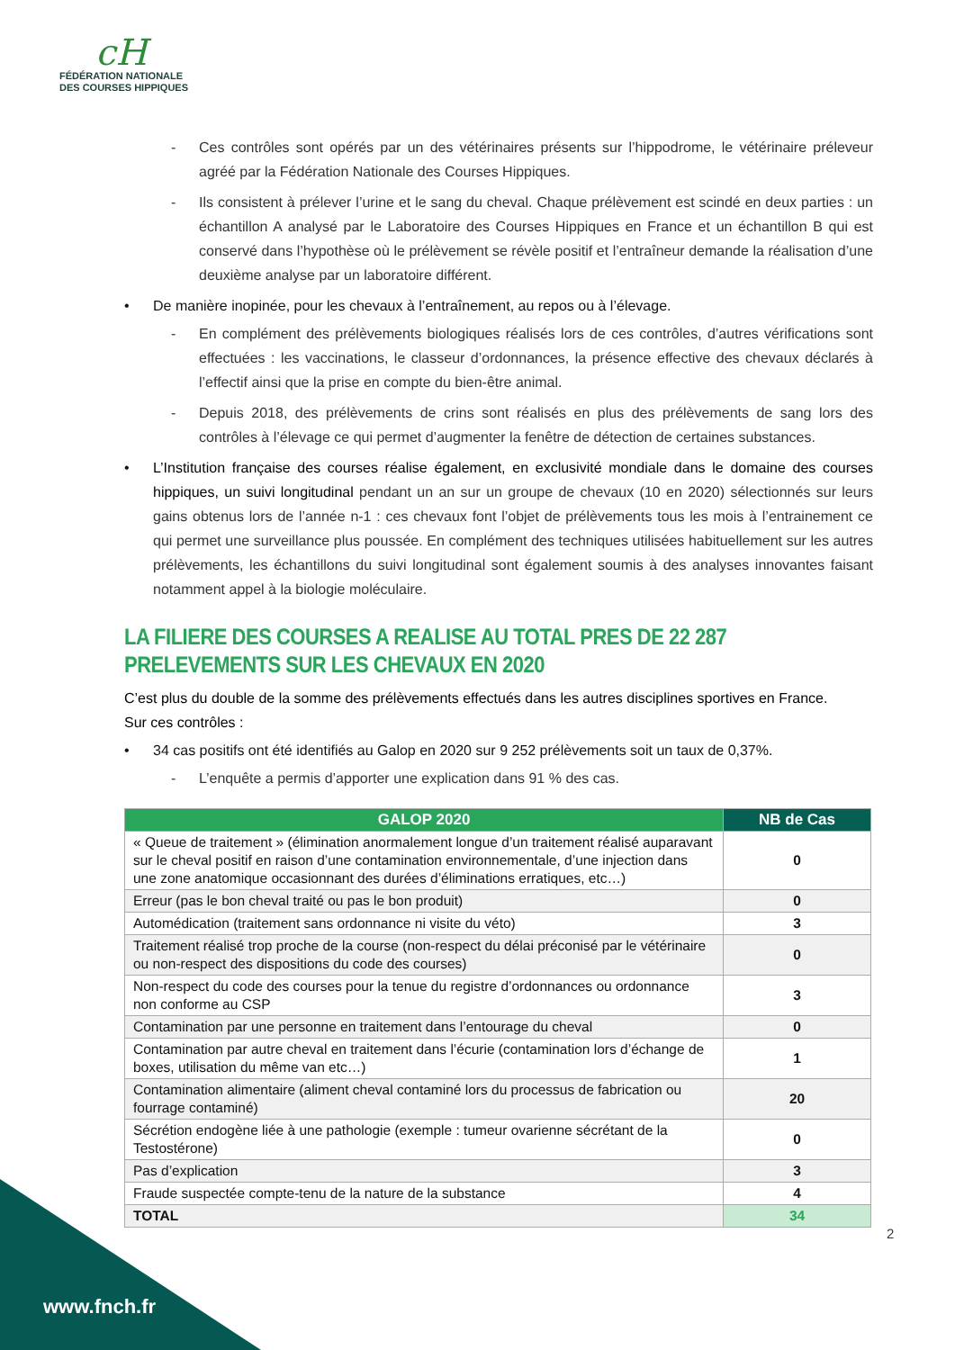cH
FÉDÉRATION NATIONALE
DES COURSES HIPPIQUES
- Ces contrôles sont opérés par un des vétérinaires présents sur l’hippodrome, le vétérinaire préleveur agréé par la Fédération Nationale des Courses Hippiques.
- Ils consistent à prélever l’urine et le sang du cheval. Chaque prélèvement est scindé en deux parties : un échantillon A analysé par le Laboratoire des Courses Hippiques en France et un échantillon B qui est conservé dans l’hypothèse où le prélèvement se révèle positif et l’entraîneur demande la réalisation d’une deuxième analyse par un laboratoire différent.
• De manière inopinée, pour les chevaux à l’entraînement, au repos ou à l’élevage.
- En complément des prélèvements biologiques réalisés lors de ces contrôles, d’autres vérifications sont effectuées : les vaccinations, le classeur d’ordonnances, la présence effective des chevaux déclarés à l’effectif ainsi que la prise en compte du bien-être animal.
- Depuis 2018, des prélèvements de crins sont réalisés en plus des prélèvements de sang lors des contrôles à l’élevage ce qui permet d’augmenter la fenêtre de détection de certaines substances.
• L’Institution française des courses réalise également, en exclusivité mondiale dans le domaine des courses hippiques, un suivi longitudinal pendant un an sur un groupe de chevaux (10 en 2020) sélectionnés sur leurs gains obtenus lors de l’année n-1 : ces chevaux font l’objet de prélèvements tous les mois à l’entrainement ce qui permet une surveillance plus poussée. En complément des techniques utilisées habituellement sur les autres prélèvements, les échantillons du suivi longitudinal sont également soumis à des analyses innovantes faisant notamment appel à la biologie moléculaire.
LA FILIERE DES COURSES A REALISE AU TOTAL PRES DE 22 287 PRELEVEMENTS SUR LES CHEVAUX EN 2020
C’est plus du double de la somme des prélèvements effectués dans les autres disciplines sportives en France.
Sur ces contrôles :
• 34 cas positifs ont été identifiés au Galop en 2020 sur 9 252 prélèvements soit un taux de 0,37%.
- L’enquête a permis d’apporter une explication dans 91 % des cas.
| GALOP 2020 | NB de Cas |
| --- | --- |
| « Queue de traitement » (élimination anormalement longue d’un traitement réalisé auparavant sur le cheval positif en raison d’une contamination environnementale, d’une injection dans une zone anatomique occasionnant des durées d’éliminations erratiques, etc…) | 0 |
| Erreur (pas le bon cheval traité ou pas le bon produit) | 0 |
| Automédication (traitement sans ordonnance ni visite du véto) | 3 |
| Traitement réalisé trop proche de la course (non-respect du délai préconisé par le vétérinaire ou non-respect des dispositions du code des courses) | 0 |
| Non-respect du code des courses pour la tenue du registre d’ordonnances ou ordonnance non conforme au CSP | 3 |
| Contamination par une personne en traitement dans l’entourage du cheval | 0 |
| Contamination par autre cheval en traitement dans l’écurie (contamination lors d’échange de boxes, utilisation du même van etc…) | 1 |
| Contamination alimentaire (aliment cheval contaminé lors du processus de fabrication ou fourrage contaminé) | 20 |
| Sécrétion endogène liée à une pathologie (exemple : tumeur ovarienne sécrétant de la Testostérone) | 0 |
| Pas d’explication | 3 |
| Fraude suspectée compte-tenu de la nature de la substance | 4 |
| TOTAL | 34 |
2
www.fnch.fr